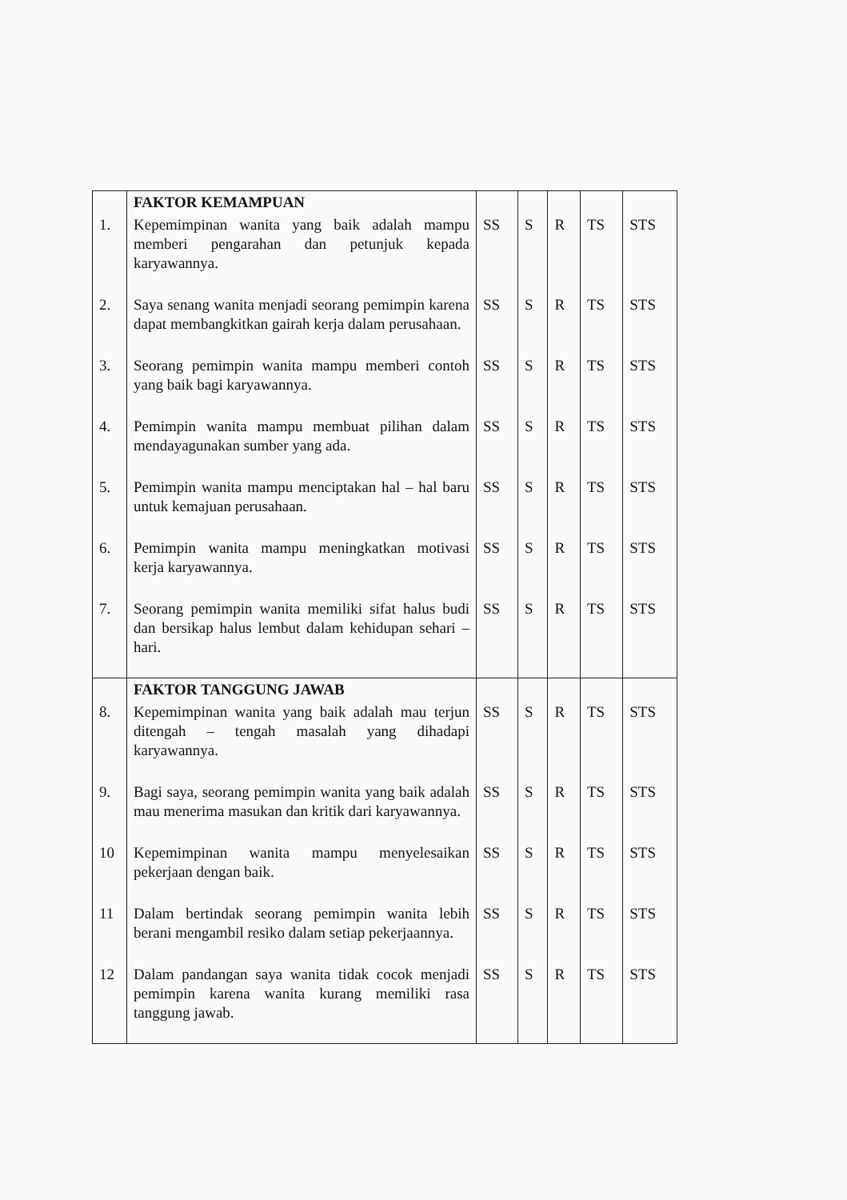| | FAKTOR KEMAMPUAN | | | | | |
| 1. | Kepemimpinan wanita yang baik adalah mampu memberi pengarahan dan petunjuk kepada karyawannya. | SS | S | R | TS | STS |
| 2. | Saya senang wanita menjadi seorang pemimpin karena dapat membangkitkan gairah kerja dalam perusahaan. | SS | S | R | TS | STS |
| 3. | Seorang pemimpin wanita mampu memberi contoh yang baik bagi karyawannya. | SS | S | R | TS | STS |
| 4. | Pemimpin wanita mampu membuat pilihan dalam mendayagunakan sumber yang ada. | SS | S | R | TS | STS |
| 5. | Pemimpin wanita mampu menciptakan hal – hal baru untuk kemajuan perusahaan. | SS | S | R | TS | STS |
| 6. | Pemimpin wanita mampu meningkatkan motivasi kerja karyawannya. | SS | S | R | TS | STS |
| 7. | Seorang pemimpin wanita memiliki sifat halus budi dan bersikap halus lembut dalam kehidupan sehari – hari. | SS | S | R | TS | STS |
| | FAKTOR TANGGUNG JAWAB | | | | | |
| 8. | Kepemimpinan wanita yang baik adalah mau terjun ditengah – tengah masalah yang dihadapi karyawannya. | SS | S | R | TS | STS |
| 9. | Bagi saya, seorang pemimpin wanita yang baik adalah mau menerima masukan dan kritik dari karyawannya. | SS | S | R | TS | STS |
| 10 | Kepemimpinan wanita mampu menyelesaikan pekerjaan dengan baik. | SS | S | R | TS | STS |
| 11 | Dalam bertindak seorang pemimpin wanita lebih berani mengambil resiko dalam setiap pekerjaannya. | SS | S | R | TS | STS |
| 12 | Dalam pandangan saya wanita tidak cocok menjadi pemimpin karena wanita kurang memiliki rasa tanggung jawab. | SS | S | R | TS | STS |